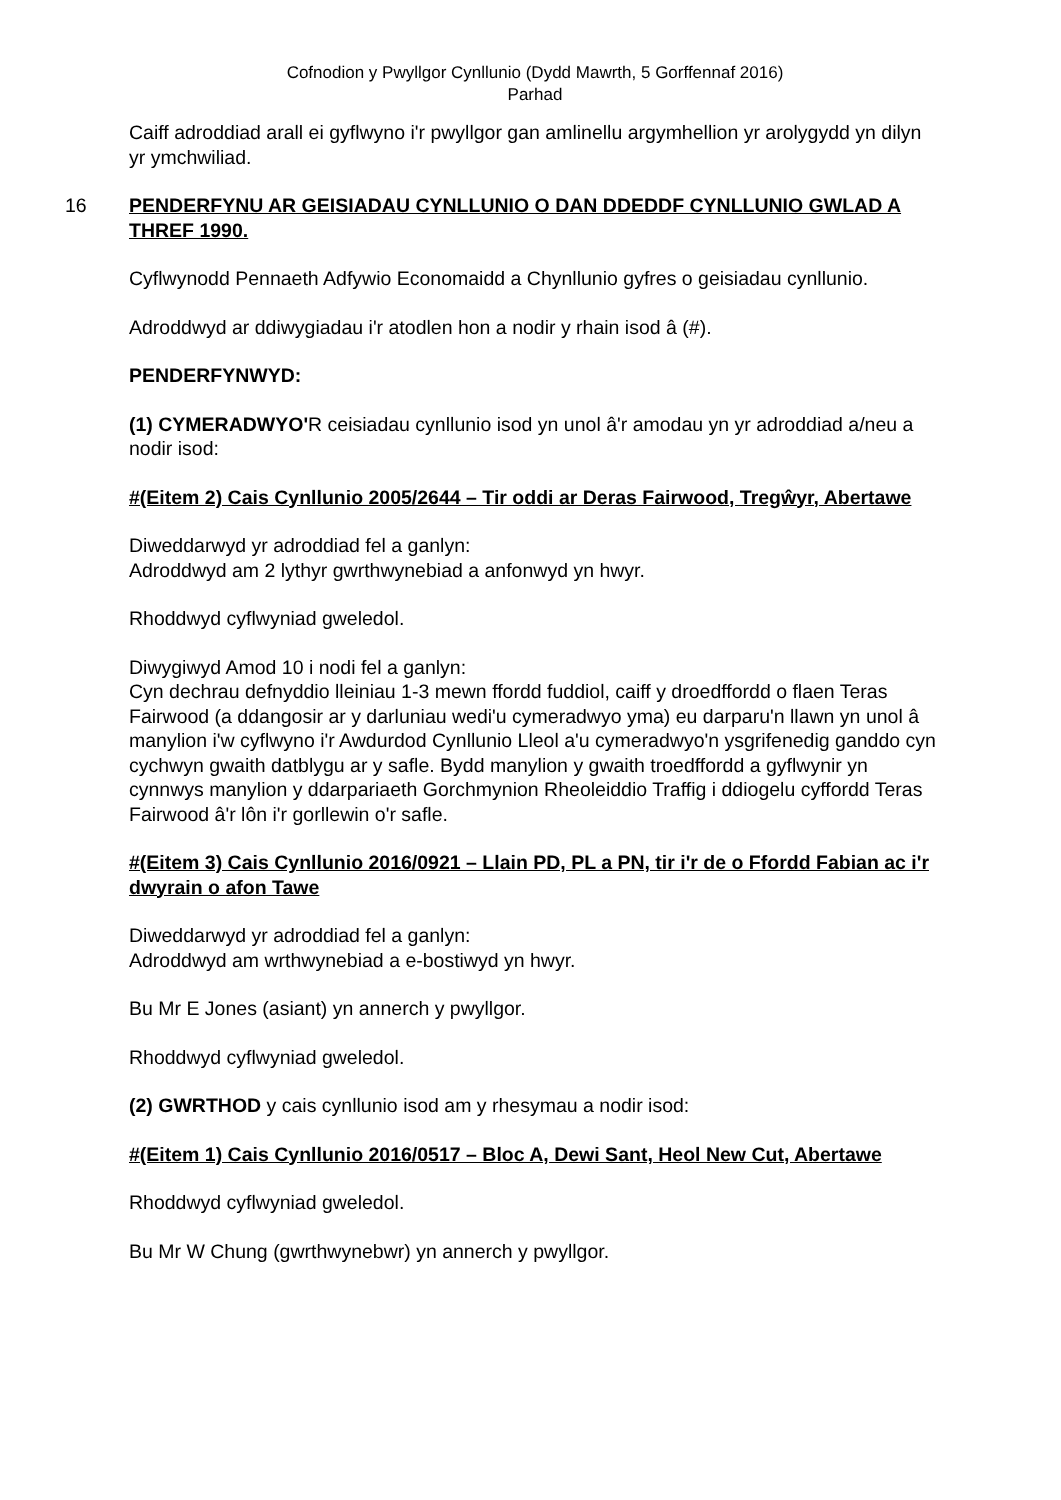Cofnodion y Pwyllgor Cynllunio (Dydd Mawrth, 5 Gorffennaf 2016)
Parhad
Caiff adroddiad arall ei gyflwyno i'r pwyllgor gan amlinellu argymhellion yr arolygydd yn dilyn yr ymchwiliad.
16 PENDERFYNU AR GEISIADAU CYNLLUNIO O DAN DDEDDF CYNLLUNIO GWLAD A THREF 1990.
Cyflwynodd Pennaeth Adfywio Economaidd a Chynllunio gyfres o geisiadau cynllunio.
Adroddwyd ar ddiwygiadau i'r atodlen hon a nodir y rhain isod â (#).
PENDERFYNWYD:
(1) CYMERADWYO'R ceisiadau cynllunio isod yn unol â'r amodau yn yr adroddiad a/neu a nodir isod:
#(Eitem 2) Cais Cynllunio 2005/2644 – Tir oddi ar Deras Fairwood, Tregŵyr, Abertawe
Diweddarwyd yr adroddiad fel a ganlyn:
Adroddwyd am 2 lythyr gwrthwynebiad a anfonwyd yn hwyr.
Rhoddwyd cyflwyniad gweledol.
Diwygiwyd Amod 10 i nodi fel a ganlyn:
Cyn dechrau defnyddio lleiniau 1-3 mewn ffordd fuddiol, caiff y droedffordd o flaen Teras Fairwood (a ddangosir ar y darluniau wedi'u cymeradwyo yma) eu darparu'n llawn yn unol â manylion i'w cyflwyno i'r Awdurdod Cynllunio Lleol a'u cymeradwyo'n ysgrifenedig ganddo cyn cychwyn gwaith datblygu ar y safle. Bydd manylion y gwaith troedffordd a gyflwynir yn cynnwys manylion y ddarpariaeth Gorchmynion Rheoleiddio Traffig i ddiogelu cyffordd Teras Fairwood â'r lôn i'r gorllewin o'r safle.
#(Eitem 3) Cais Cynllunio 2016/0921 – Llain PD, PL a PN, tir i'r de o Ffordd Fabian ac i'r dwyrain o afon Tawe
Diweddarwyd yr adroddiad fel a ganlyn:
Adroddwyd am wrthwynebiad a e-bostiwyd yn hwyr.
Bu Mr E Jones (asiant) yn annerch y pwyllgor.
Rhoddwyd cyflwyniad gweledol.
(2) GWRTHOD y cais cynllunio isod am y rhesymau a nodir isod:
#(Eitem 1) Cais Cynllunio 2016/0517 – Bloc A, Dewi Sant, Heol New Cut, Abertawe
Rhoddwyd cyflwyniad gweledol.
Bu Mr W Chung (gwrthwynebwr) yn annerch y pwyllgor.